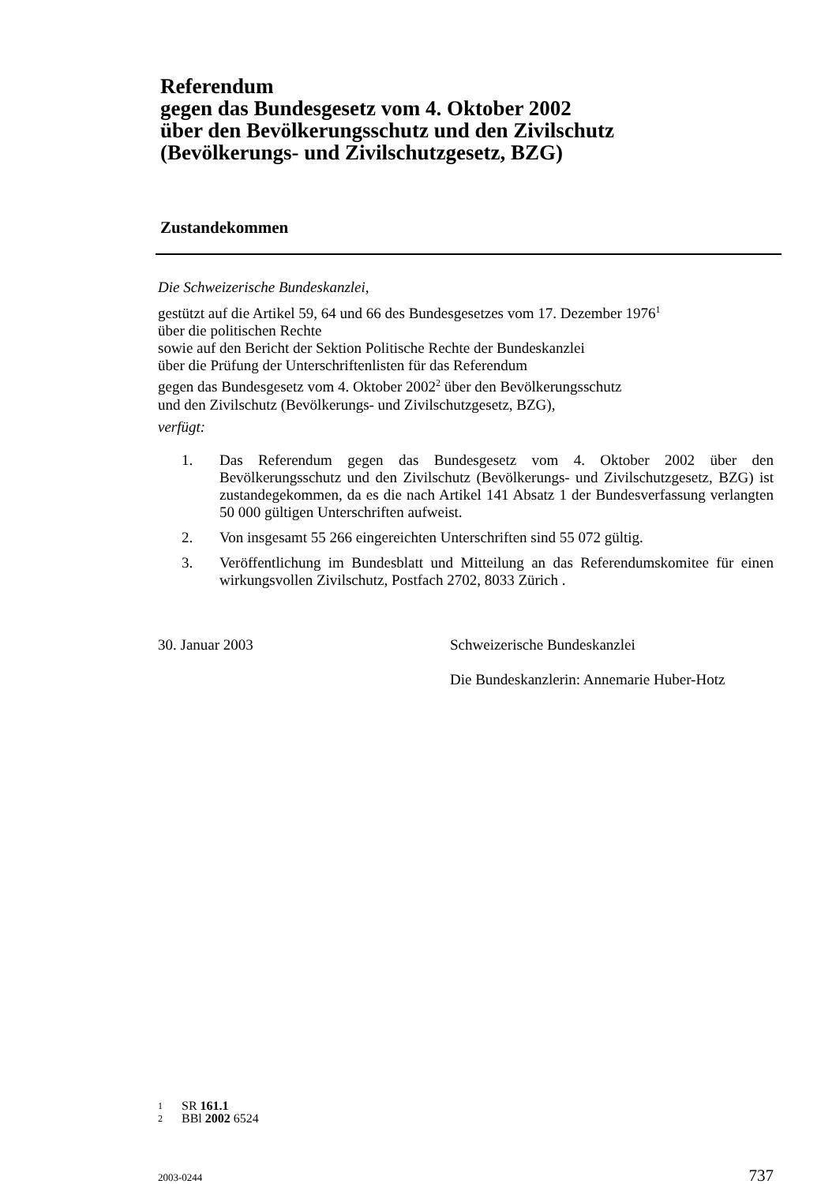Referendum
gegen das Bundesgesetz vom 4. Oktober 2002
über den Bevölkerungsschutz und den Zivilschutz
(Bevölkerungs- und Zivilschutzgesetz, BZG)
Zustandekommen
Die Schweizerische Bundeskanzlei,
gestützt auf die Artikel 59, 64 und 66 des Bundesgesetzes vom 17. Dezember 1976<sup>1</sup>
über die politischen Rechte
sowie auf den Bericht der Sektion Politische Rechte der Bundeskanzlei
über die Prüfung der Unterschriftenlisten für das Referendum
gegen das Bundesgesetz vom 4. Oktober 2002<sup>2</sup> über den Bevölkerungsschutz
und den Zivilschutz (Bevölkerungs- und Zivilschutzgesetz, BZG),
verfügt:
1. Das Referendum gegen das Bundesgesetz vom 4. Oktober 2002 über den Bevölkerungsschutz und den Zivilschutz (Bevölkerungs- und Zivilschutzgesetz, BZG) ist zustandegekommen, da es die nach Artikel 141 Absatz 1 der Bundesverfassung verlangten 50 000 gültigen Unterschriften aufweist.
2. Von insgesamt 55 266 eingereichten Unterschriften sind 55 072 gültig.
3. Veröffentlichung im Bundesblatt und Mitteilung an das Referendumskomitee für einen wirkungsvollen Zivilschutz, Postfach 2702, 8033 Zürich .
30. Januar 2003 Schweizerische Bundeskanzlei
Die Bundeskanzlerin: Annemarie Huber-Hotz
1 SR 161.1
2 BBl 2002 6524
2003-0244 737